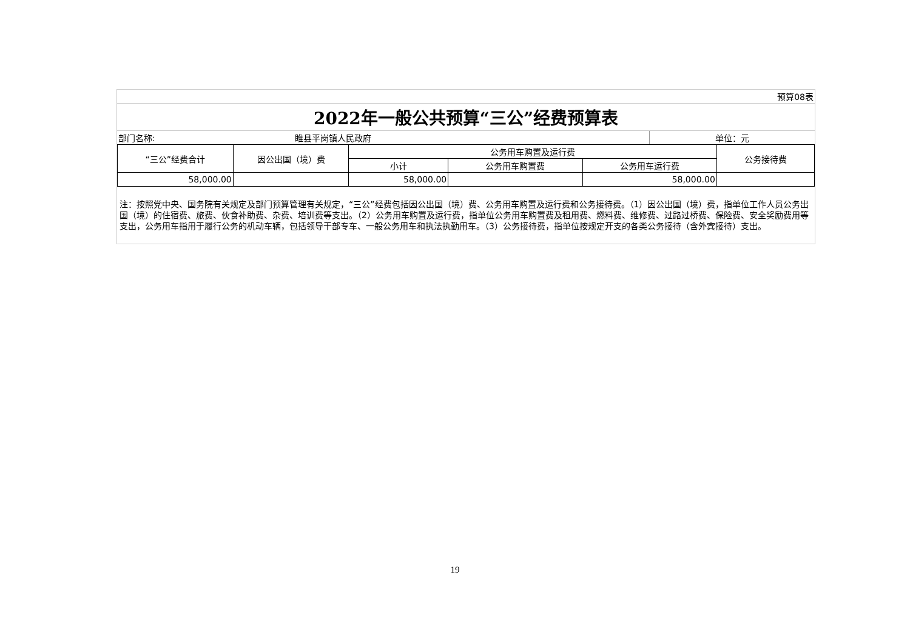| 预算08表 | | |
| 2022年一般公共预算“三公”经费预算表 | | |
| 部门名称: | 睢县平岗镇人民政府 | 单位：元 |
| “三公”经费合计 | 因公出国（境）费 | 公务用车购置及运行费 | | | 公务接待费 |
| --- | --- | --- | --- | --- | --- |
| | | 小计 | 公务用车购置费 | 公务用车运行费 | |
| 58,000.00 | | 58,000.00 | | 58,000.00 | |
注：按照党中央、国务院有关规定及部门预算管理有关规定，“三公”经费包括因公出国（境）费、公务用车购置及运行费和公务接待费。（1）因公出国（境）费，指单位工作人员公务出国（境）的住宿费、旅费、伙食补助费、杂费、培训费等支出。（2）公务用车购置及运行费，指单位公务用车购置费及租用费、燃料费、维修费、过路过桥费、保险费、安全奖励费用等支出，公务用车指用于履行公务的机动车辆，包括领导干部专车、一般公务用车和执法执勤用车。（3）公务接待费，指单位按规定开支的各类公务接待（含外宾接待）支出。
19